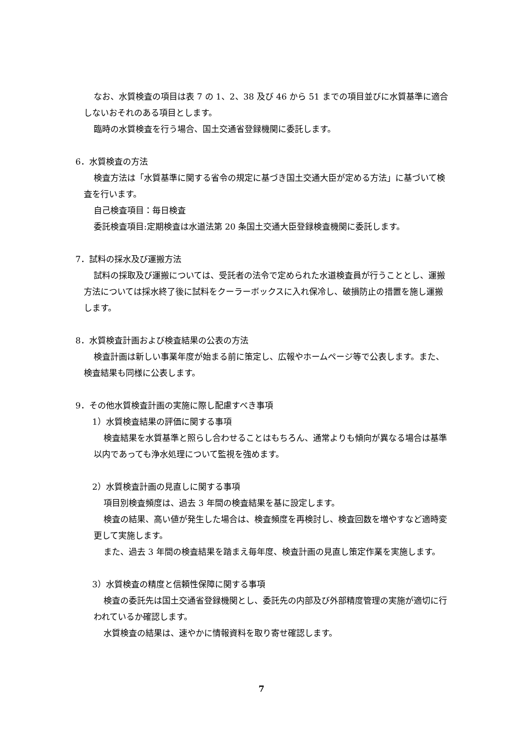なお、水質検査の項目は表 7 の 1、2、38 及び 46 から 51 までの項目並びに水質基準に適合しないおそれのある項目とします。
臨時の水質検査を行う場合、国土交通省登録機関に委託します。
6．水質検査の方法
検査方法は「水質基準に関する省令の規定に基づき国土交通大臣が定める方法」に基づいて検査を行います。
自己検査項目：毎日検査
委託検査項目:定期検査は水道法第 20 条国土交通大臣登録検査機関に委託します。
7．試料の採水及び運搬方法
試料の採取及び運搬については、受託者の法令で定められた水道検査員が行うこととし、運搬方法については採水終了後に試料をクーラーボックスに入れ保冷し、破損防止の措置を施し運搬します。
8．水質検査計画および検査結果の公表の方法
検査計画は新しい事業年度が始まる前に策定し、広報やホームページ等で公表します。また、検査結果も同様に公表します。
9．その他水質検査計画の実施に際し配慮すべき事項
1）水質検査結果の評価に関する事項
検査結果を水質基準と照らし合わせることはもちろん、通常よりも傾向が異なる場合は基準以内であっても浄水処理について監視を強めます。
2）水質検査計画の見直しに関する事項
項目別検査頻度は、過去 3 年間の検査結果を基に設定します。
検査の結果、高い値が発生した場合は、検査頻度を再検討し、検査回数を増やすなど適時変更して実施します。
また、過去 3 年間の検査結果を踏まえ毎年度、検査計画の見直し策定作業を実施します。
3）水質検査の精度と信頼性保障に関する事項
検査の委託先は国土交通省登録機関とし、委託先の内部及び外部精度管理の実施が適切に行われているか確認します。
水質検査の結果は、速やかに情報資料を取り寄せ確認します。
7